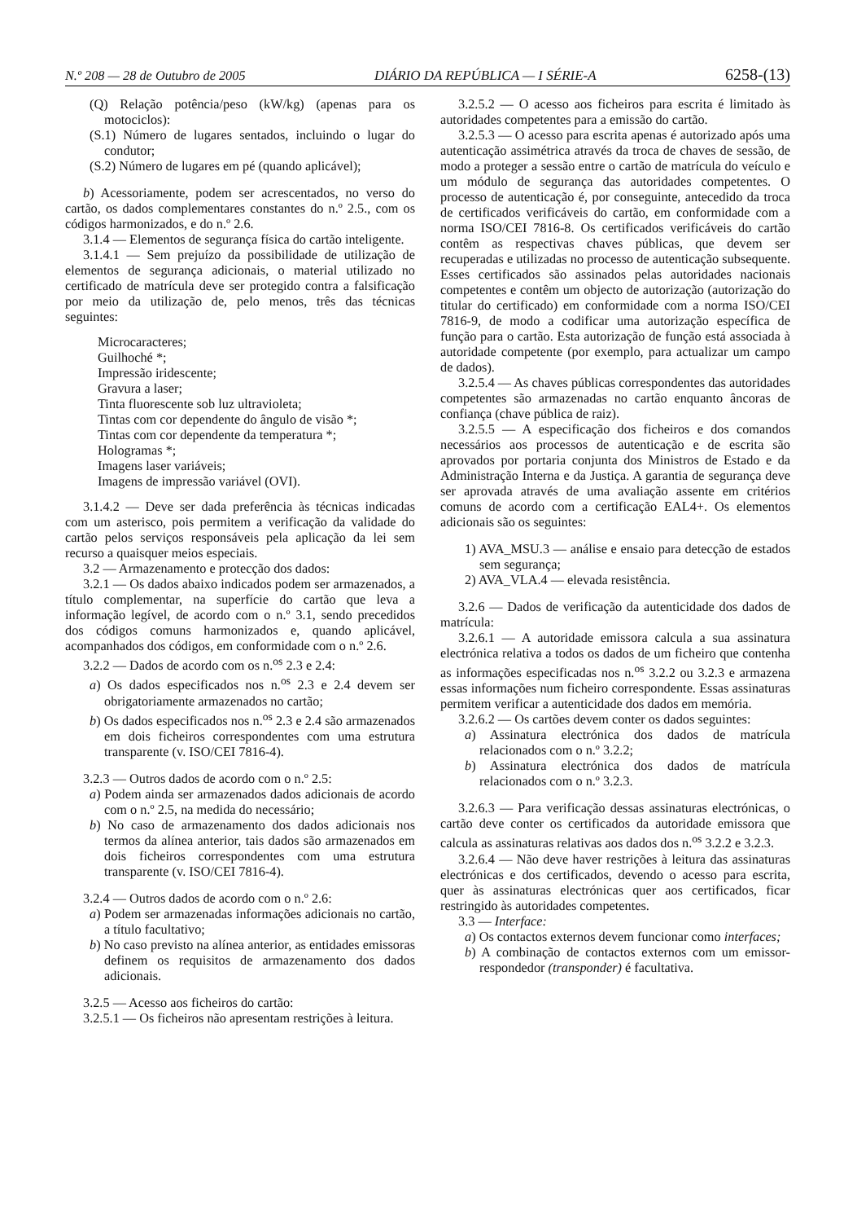N.º 208 — 28 de Outubro de 2005 DIÁRIO DA REPÚBLICA — I SÉRIE-A 6258-(13)
(Q) Relação potência/peso (kW/kg) (apenas para os motociclos):
(S.1) Número de lugares sentados, incluindo o lugar do condutor;
(S.2) Número de lugares em pé (quando aplicável);
b) Acessoriamente, podem ser acrescentados, no verso do cartão, os dados complementares constantes do n.º 2.5., com os códigos harmonizados, e do n.º 2.6.
3.1.4 — Elementos de segurança física do cartão inteligente.
3.1.4.1 — Sem prejuízo da possibilidade de utilização de elementos de segurança adicionais, o material utilizado no certificado de matrícula deve ser protegido contra a falsificação por meio da utilização de, pelo menos, três das técnicas seguintes:
Microcaracteres;
Guilhoché *;
Impressão iridescente;
Gravura a laser;
Tinta fluorescente sob luz ultravioleta;
Tintas com cor dependente do ângulo de visão *;
Tintas com cor dependente da temperatura *;
Hologramas *;
Imagens laser variáveis;
Imagens de impressão variável (OVI).
3.1.4.2 — Deve ser dada preferência às técnicas indicadas com um asterisco, pois permitem a verificação da validade do cartão pelos serviços responsáveis pela aplicação da lei sem recurso a quaisquer meios especiais.
3.2 — Armazenamento e protecção dos dados:
3.2.1 — Os dados abaixo indicados podem ser armazenados, a título complementar, na superfície do cartão que leva a informação legível, de acordo com o n.º 3.1, sendo precedidos dos códigos comuns harmonizados e, quando aplicável, acompanhados dos códigos, em conformidade com o n.º 2.6.
3.2.2 — Dados de acordo com os n.<sup>os</sup> 2.3 e 2.4:
a) Os dados especificados nos n.<sup>os</sup> 2.3 e 2.4 devem ser obrigatoriamente armazenados no cartão;
b) Os dados especificados nos n.<sup>os</sup> 2.3 e 2.4 são armazenados em dois ficheiros correspondentes com uma estrutura transparente (v. ISO/CEI 7816-4).
3.2.3 — Outros dados de acordo com o n.º 2.5:
a) Podem ainda ser armazenados dados adicionais de acordo com o n.º 2.5, na medida do necessário;
b) No caso de armazenamento dos dados adicionais nos termos da alínea anterior, tais dados são armazenados em dois ficheiros correspondentes com uma estrutura transparente (v. ISO/CEI 7816-4).
3.2.4 — Outros dados de acordo com o n.º 2.6:
a) Podem ser armazenadas informações adicionais no cartão, a título facultativo;
b) No caso previsto na alínea anterior, as entidades emissoras definem os requisitos de armazenamento dos dados adicionais.
3.2.5 — Acesso aos ficheiros do cartão:
3.2.5.1 — Os ficheiros não apresentam restrições à leitura.
3.2.5.2 — O acesso aos ficheiros para escrita é limitado às autoridades competentes para a emissão do cartão.
3.2.5.3 — O acesso para escrita apenas é autorizado após uma autenticação assimétrica através da troca de chaves de sessão, de modo a proteger a sessão entre o cartão de matrícula do veículo e um módulo de segurança das autoridades competentes. O processo de autenticação é, por conseguinte, antecedido da troca de certificados verificáveis do cartão, em conformidade com a norma ISO/CEI 7816-8. Os certificados verificáveis do cartão contêm as respectivas chaves públicas, que devem ser recuperadas e utilizadas no processo de autenticação subsequente. Esses certificados são assinados pelas autoridades nacionais competentes e contêm um objecto de autorização (autorização do titular do certificado) em conformidade com a norma ISO/CEI 7816-9, de modo a codificar uma autorização específica de função para o cartão. Esta autorização de função está associada à autoridade competente (por exemplo, para actualizar um campo de dados).
3.2.5.4 — As chaves públicas correspondentes das autoridades competentes são armazenadas no cartão enquanto âncoras de confiança (chave pública de raiz).
3.2.5.5 — A especificação dos ficheiros e dos comandos necessários aos processos de autenticação e de escrita são aprovados por portaria conjunta dos Ministros de Estado e da Administração Interna e da Justiça. A garantia de segurança deve ser aprovada através de uma avaliação assente em critérios comuns de acordo com a certificação EAL4+. Os elementos adicionais são os seguintes:
1) AVA_MSU.3 — análise e ensaio para detecção de estados sem segurança;
2) AVA_VLA.4 — elevada resistência.
3.2.6 — Dados de verificação da autenticidade dos dados de matrícula:
3.2.6.1 — A autoridade emissora calcula a sua assinatura electrónica relativa a todos os dados de um ficheiro que contenha as informações especificadas nos n.<sup>os</sup> 3.2.2 ou 3.2.3 e armazena essas informações num ficheiro correspondente. Essas assinaturas permitem verificar a autenticidade dos dados em memória.
3.2.6.2 — Os cartões devem conter os dados seguintes:
a) Assinatura electrónica dos dados de matrícula relacionados com o n.º 3.2.2;
b) Assinatura electrónica dos dados de matrícula relacionados com o n.º 3.2.3.
3.2.6.3 — Para verificação dessas assinaturas electrónicas, o cartão deve conter os certificados da autoridade emissora que calcula as assinaturas relativas aos dados dos n.<sup>os</sup> 3.2.2 e 3.2.3.
3.2.6.4 — Não deve haver restrições à leitura das assinaturas electrónicas e dos certificados, devendo o acesso para escrita, quer às assinaturas electrónicas quer aos certificados, ficar restringido às autoridades competentes.
3.3 — Interface:
a) Os contactos externos devem funcionar como interfaces;
b) A combinação de contactos externos com um emissor-respondedor (transponder) é facultativa.